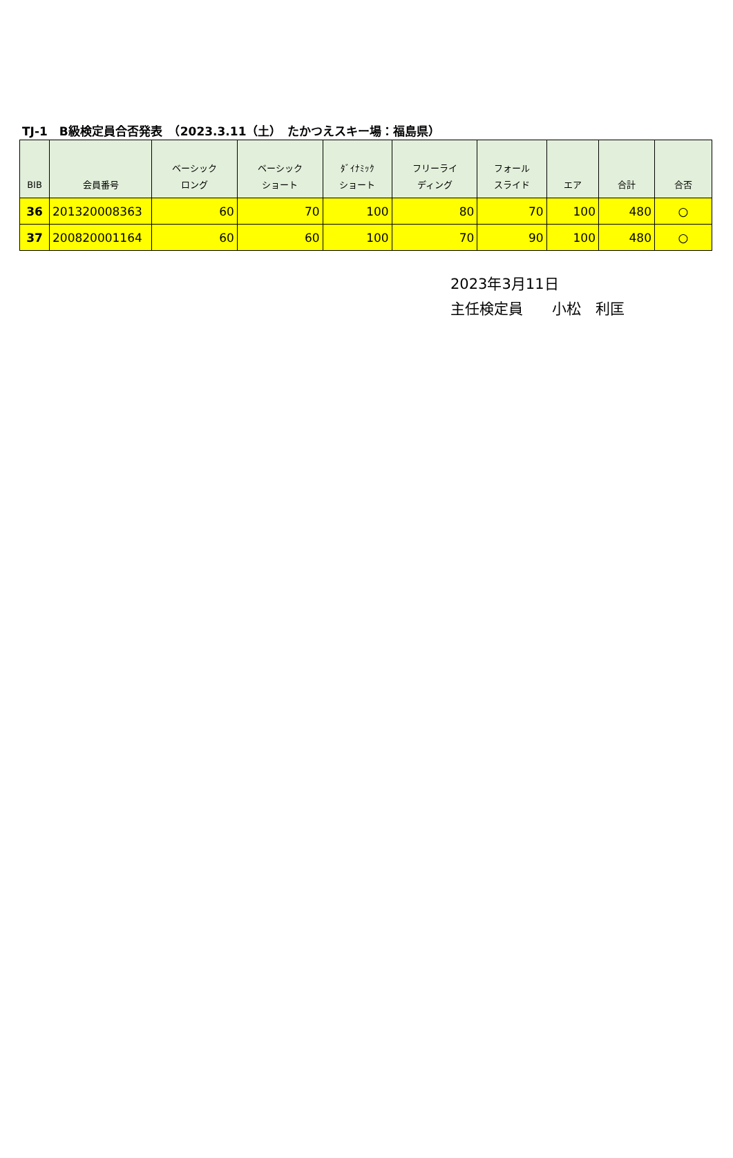TJ-1　B級検定員合否発表　（2023.3.11（土）　たかつえスキー場：福島県）
| BIB | 会員番号 | ベーシック ロング | ベーシック ショート | ﾀﾞｲﾅﾐｯｸ ショート | フリーライ ディング | フォール スライド | エア | 合計 | 合否 |
| --- | --- | --- | --- | --- | --- | --- | --- | --- | --- |
| 36 | 201320008363 | 60 | 70 | 100 | 80 | 70 | 100 | 480 | ○ |
| 37 | 200820001164 | 60 | 60 | 100 | 70 | 90 | 100 | 480 | ○ |
2023年3月11日
主任検定員　　小松　利匡